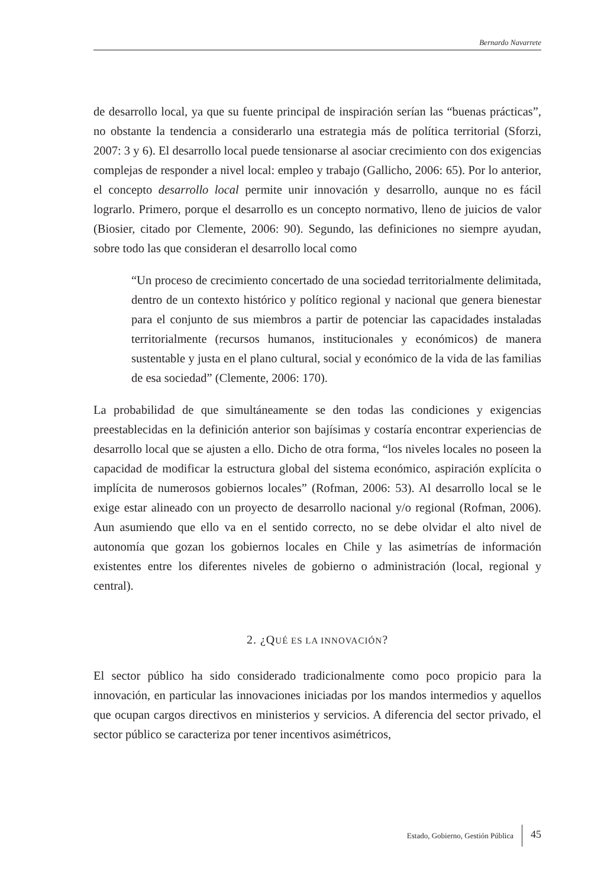Bernardo Navarrete
de desarrollo local, ya que su fuente principal de inspiración serían las “buenas prácticas”, no obstante la tendencia a considerarlo una estrategia más de política territorial (Sforzi, 2007: 3 y 6). El desarrollo local puede tensionarse al asociar crecimiento con dos exigencias complejas de responder a nivel local: empleo y trabajo (Gallicho, 2006: 65). Por lo anterior, el concepto desarrollo local permite unir innovación y desarrollo, aunque no es fácil lograrlo. Primero, porque el desarrollo es un concepto normativo, lleno de juicios de valor (Biosier, citado por Clemente, 2006: 90). Segundo, las definiciones no siempre ayudan, sobre todo las que consideran el desarrollo local como
“Un proceso de crecimiento concertado de una sociedad territorialmente delimitada, dentro de un contexto histórico y político regional y nacional que genera bienestar para el conjunto de sus miembros a partir de potenciar las capacidades instaladas territorialmente (recursos humanos, institucionales y económicos) de manera sustentable y justa en el plano cultural, social y económico de la vida de las familias de esa sociedad” (Clemente, 2006: 170).
La probabilidad de que simultáneamente se den todas las condiciones y exigencias preestablecidas en la definición anterior son bajísimas y costaría encontrar experiencias de desarrollo local que se ajusten a ello. Dicho de otra forma, “los niveles locales no poseen la capacidad de modificar la estructura global del sistema económico, aspiración explícita o implícita de numerosos gobiernos locales” (Rofman, 2006: 53). Al desarrollo local se le exige estar alineado con un proyecto de desarrollo nacional y/o regional (Rofman, 2006). Aun asumiendo que ello va en el sentido correcto, no se debe olvidar el alto nivel de autonomía que gozan los gobiernos locales en Chile y las asimetrías de información existentes entre los diferentes niveles de gobierno o administración (local, regional y central).
2. ¿QUÉ ES LA INNOVACIÓN?
El sector público ha sido considerado tradicionalmente como poco propicio para la innovación, en particular las innovaciones iniciadas por los mandos intermedios y aquellos que ocupan cargos directivos en ministerios y servicios. A diferencia del sector privado, el sector público se caracteriza por tener incentivos asimétricos,
Estado, Gobierno, Gestión Pública 45